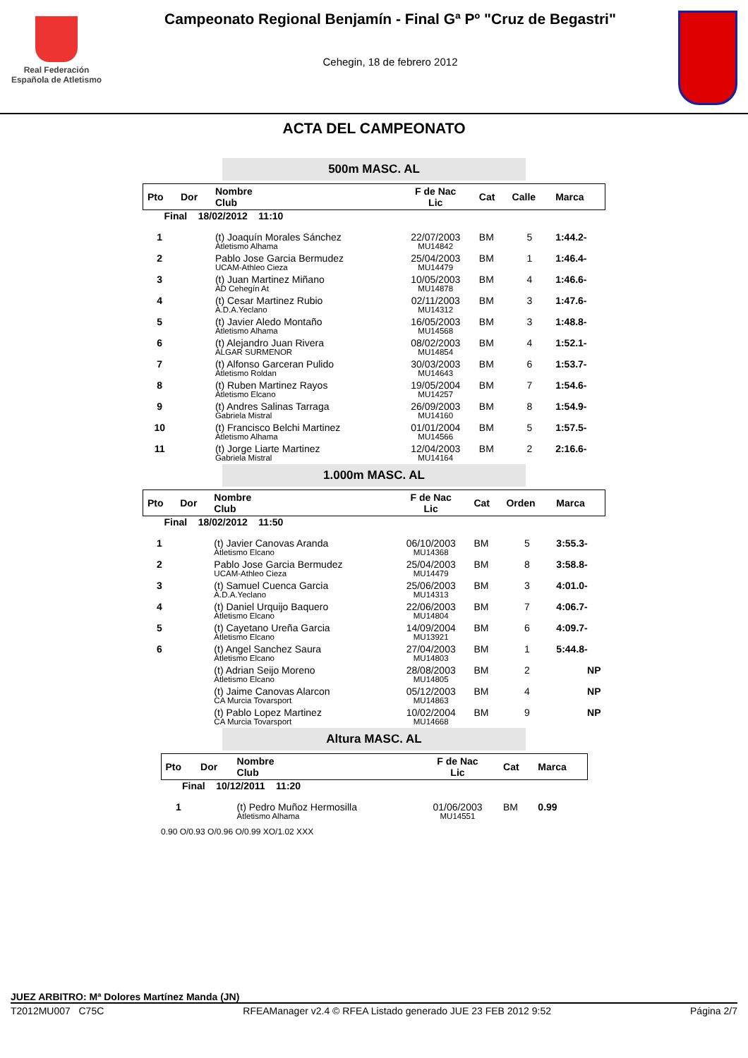Real Federación
Española de Atletismo
Campeonato Regional Benjamín - Final Gª Pº "Cruz de Begastri"
Cehegin, 18 de febrero 2012
ACTA DEL CAMPEONATO
500m MASC. AL
| Pto | Dor | Nombre Club | F de Nac Lic | Cat | Calle | Marca |
| --- | --- | --- | --- | --- | --- | --- |
| Final 18/02/2012 11:10 | | | | | | |
| 1 | | (t) Joaquín Morales Sánchez Atletismo Alhama | 22/07/2003 MU14842 | BM | 5 | 1:44.2- |
| 2 | | Pablo Jose Garcia Bermudez UCAM-Athleo Cieza | 25/04/2003 MU14479 | BM | 1 | 1:46.4- |
| 3 | | (t) Juan Martinez Miñano AD Cehegín At | 10/05/2003 MU14878 | BM | 4 | 1:46.6- |
| 4 | | (t) Cesar Martinez Rubio A.D.A.Yeclano | 02/11/2003 MU14312 | BM | 3 | 1:47.6- |
| 5 | | (t) Javier Aledo Montaño Atletismo Alhama | 16/05/2003 MU14568 | BM | 3 | 1:48.8- |
| 6 | | (t) Alejandro Juan Rivera ALGAR SURMENOR | 08/02/2003 MU14854 | BM | 4 | 1:52.1- |
| 7 | | (t) Alfonso Garceran Pulido Atletismo Roldan | 30/03/2003 MU14643 | BM | 6 | 1:53.7- |
| 8 | | (t) Ruben Martinez Rayos Atletismo Elcano | 19/05/2004 MU14257 | BM | 7 | 1:54.6- |
| 9 | | (t) Andres Salinas Tarraga Gabriela Mistral | 26/09/2003 MU14160 | BM | 8 | 1:54.9- |
| 10 | | (t) Francisco Belchi Martinez Atletismo Alhama | 01/01/2004 MU14566 | BM | 5 | 1:57.5- |
| 11 | | (t) Jorge Liarte Martinez Gabriela Mistral | 12/04/2003 MU14164 | BM | 2 | 2:16.6- |
1.000m MASC. AL
| Pto | Dor | Nombre Club | F de Nac Lic | Cat | Orden | Marca |
| --- | --- | --- | --- | --- | --- | --- |
| Final 18/02/2012 11:50 | | | | | | |
| 1 | | (t) Javier Canovas Aranda Atletismo Elcano | 06/10/2003 MU14368 | BM | 5 | 3:55.3- |
| 2 | | Pablo Jose Garcia Bermudez UCAM-Athleo Cieza | 25/04/2003 MU14479 | BM | 8 | 3:58.8- |
| 3 | | (t) Samuel Cuenca Garcia A.D.A.Yeclano | 25/06/2003 MU14313 | BM | 3 | 4:01.0- |
| 4 | | (t) Daniel Urquijo Baquero Atletismo Elcano | 22/06/2003 MU14804 | BM | 7 | 4:06.7- |
| 5 | | (t) Cayetano Ureña Garcia Atletismo Elcano | 14/09/2004 MU13921 | BM | 6 | 4:09.7- |
| 6 | | (t) Angel Sanchez Saura Atletismo Elcano | 27/04/2003 MU14803 | BM | 1 | 5:44.8- |
| | | (t) Adrian Seijo Moreno Atletismo Elcano | 28/08/2003 MU14805 | BM | 2 | NP |
| | | (t) Jaime Canovas Alarcon CA Murcia Tovarsport | 05/12/2003 MU14863 | BM | 4 | NP |
| | | (t) Pablo Lopez Martinez CA Murcia Tovarsport | 10/02/2004 MU14668 | BM | 9 | NP |
Altura MASC. AL
| Pto | Dor | Nombre Club | F de Nac Lic | Cat | Marca |
| --- | --- | --- | --- | --- | --- |
| Final 10/12/2011 11:20 | | | | | |
| 1 | | (t) Pedro Muñoz Hermosilla Atletismo Alhama | 01/06/2003 MU14551 | BM | 0.99 |
| 0.90 O/0.93 O/0.96 O/0.99 XO/1.02 XXX | | | | | |
JUEZ ARBITRO: Mª Dolores Martínez Manda (JN)
T2012MU007 C75C RFEAManager v2.4 © RFEA Listado generado JUE 23 FEB 2012 9:52 Página 2/7